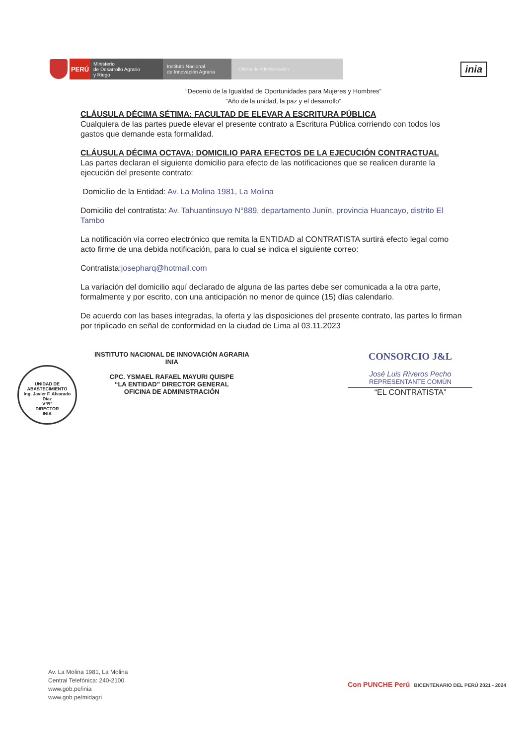PERÚ
Ministerio
de Desarrollo Agrario
y Riego
Instituto Nacional
de Innovación Agraria
Oficina de Administración
inia
“Decenio de la Igualdad de Oportunidades para Mujeres y Hombres”
“Año de la unidad, la paz y el desarrollo”
CLÁUSULA DÉCIMA SÉTIMA: FACULTAD DE ELEVAR A ESCRITURA PÚBLICA
Cualquiera de las partes puede elevar el presente contrato a Escritura Pública corriendo con todos los gastos que demande esta formalidad.
CLÁUSULA DÉCIMA OCTAVA: DOMICILIO PARA EFECTOS DE LA EJECUCIÓN CONTRACTUAL
Las partes declaran el siguiente domicilio para efecto de las notificaciones que se realicen durante la ejecución del presente contrato:
Domicilio de la Entidad: Av. La Molina 1981, La Molina
Domicilio del contratista: Av. Tahuantinsuyo N°889, departamento Junín, provincia Huancayo, distrito El Tambo
La notificación vía correo electrónico que remita la ENTIDAD al CONTRATISTA surtirá efecto legal como acto firme de una debida notificación, para lo cual se indica el siguiente correo:
Contratista:josepharq@hotmail.com
La variación del domicilio aquí declarado de alguna de las partes debe ser comunicada a la otra parte, formalmente y por escrito, con una anticipación no menor de quince (15) días calendario.
De acuerdo con las bases integradas, la oferta y las disposiciones del presente contrato, las partes lo firman por triplicado en señal de conformidad en la ciudad de Lima al 03.11.2023
INSTITUTO NACIONAL DE INNOVACIÓN AGRARIA
INIA
CPC. YSMAEL RAFAEL MAYURI QUISPE
“LA ENTIDAD” DIRECTOR GENERAL
OFICINA DE ADMINISTRACIÓN
CONSORCIO J&L
José Luis Riveros Pecho
REPRESENTANTE COMÚN
“EL CONTRATISTA”
UNIDAD DE ABASTECIMIENTO
Ing. Javier F. Alvarado Díaz
V°B°
DIRECTOR
INIA
Av. La Molina 1981, La Molina
Central Telefónica: 240-2100
www.gob.pe/inia
www.gob.pe/midagri
Con PUNCHE Perú BICENTENARIO DEL PERÚ 2021 - 2024